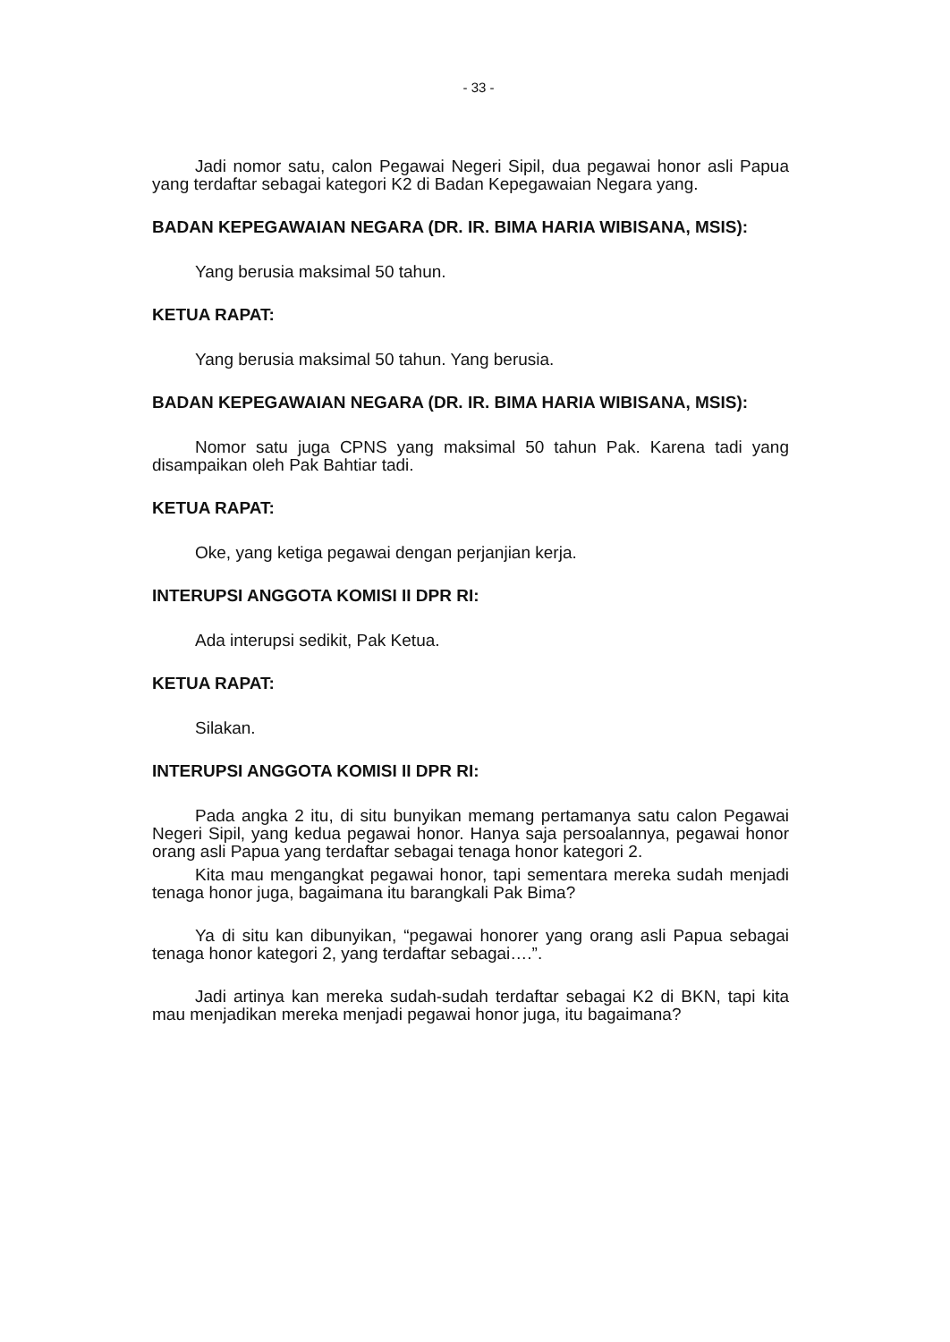- 33 -
Jadi nomor satu, calon Pegawai Negeri Sipil, dua pegawai honor asli Papua yang terdaftar sebagai kategori K2 di Badan Kepegawaian Negara yang.
BADAN KEPEGAWAIAN NEGARA (DR. IR. BIMA HARIA WIBISANA, MSIS):
Yang berusia maksimal 50 tahun.
KETUA RAPAT:
Yang berusia maksimal 50 tahun. Yang berusia.
BADAN KEPEGAWAIAN NEGARA (DR. IR. BIMA HARIA WIBISANA, MSIS):
Nomor satu juga CPNS yang maksimal 50 tahun Pak. Karena tadi yang disampaikan oleh Pak Bahtiar tadi.
KETUA RAPAT:
Oke, yang ketiga pegawai dengan perjanjian kerja.
INTERUPSI ANGGOTA KOMISI II DPR RI:
Ada interupsi sedikit, Pak Ketua.
KETUA RAPAT:
Silakan.
INTERUPSI ANGGOTA KOMISI II DPR RI:
Pada angka 2 itu, di situ bunyikan memang pertamanya satu calon Pegawai Negeri Sipil, yang kedua pegawai honor. Hanya saja persoalannya, pegawai honor orang asli Papua yang terdaftar sebagai tenaga honor kategori 2.
Kita mau mengangkat pegawai honor, tapi sementara mereka sudah menjadi tenaga honor juga, bagaimana itu barangkali Pak Bima?
Ya di situ kan dibunyikan, “pegawai honorer yang orang asli Papua sebagai tenaga honor kategori 2, yang terdaftar sebagai….”.
Jadi artinya kan mereka sudah-sudah terdaftar sebagai K2 di BKN, tapi kita mau menjadikan mereka menjadi pegawai honor juga, itu bagaimana?